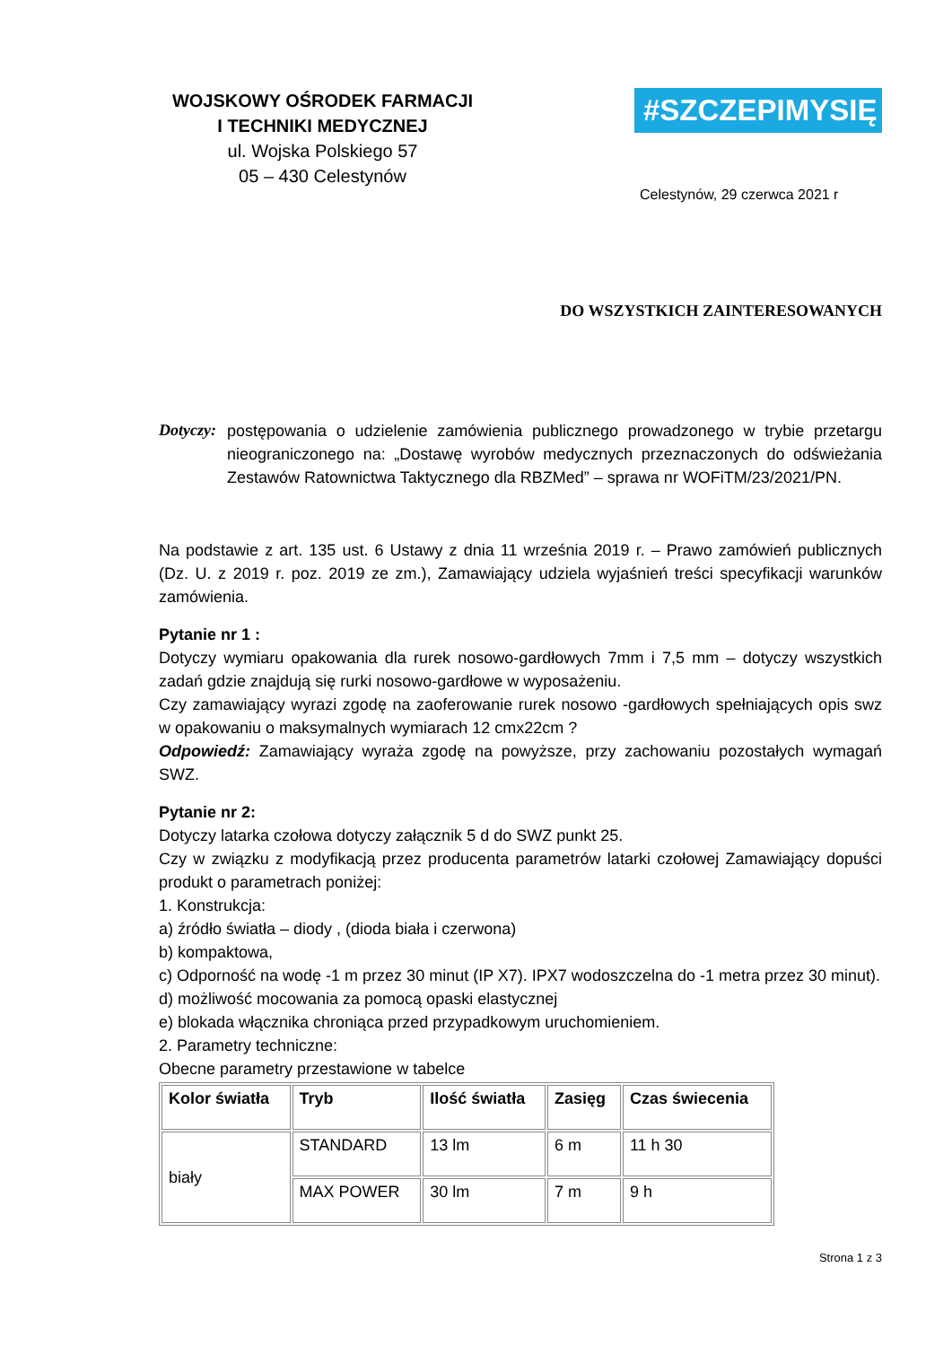WOJSKOWY OŚRODEK FARMACJI
I TECHNIKI MEDYCZNEJ
ul. Wojska Polskiego 57
05 – 430 Celestynów
#SZCZEPIMYSIĘ
Celestynów, 29 czerwca 2021 r
DO WSZYSTKICH ZAINTERESOWANYCH
Dotyczy:
postępowania o udzielenie zamówienia publicznego prowadzonego w trybie przetargu nieograniczonego na: „Dostawę wyrobów medycznych przeznaczonych do odświeżania Zestawów Ratownictwa Taktycznego dla RBZMed” – sprawa nr WOFiTM/23/2021/PN.
Na podstawie z art. 135 ust. 6 Ustawy z dnia 11 września 2019 r. – Prawo zamówień publicznych (Dz. U. z 2019 r. poz. 2019 ze zm.), Zamawiający udziela wyjaśnień treści specyfikacji warunków zamówienia.
Pytanie nr 1 :
Dotyczy wymiaru opakowania dla rurek nosowo-gardłowych 7mm i 7,5 mm – dotyczy wszystkich zadań gdzie znajdują się rurki nosowo-gardłowe w wyposażeniu.
Czy zamawiający wyrazi zgodę na zaoferowanie rurek nosowo -gardłowych spełniających opis swz w opakowaniu o maksymalnych wymiarach 12 cmx22cm ?
Odpowiedź: Zamawiający wyraża zgodę na powyższe, przy zachowaniu pozostałych wymagań SWZ.
Pytanie nr 2:
Dotyczy latarka czołowa dotyczy załącznik 5 d do SWZ punkt 25.
Czy w związku z modyfikacją przez producenta parametrów latarki czołowej Zamawiający dopuści produkt o parametrach poniżej:
1. Konstrukcja:
a) źródło światła – diody , (dioda biała i czerwona)
b) kompaktowa,
c) Odporność na wodę -1 m przez 30 minut (IP X7). IPX7 wodoszczelna do -1 metra przez 30 minut).
d) możliwość mocowania za pomocą opaski elastycznej
e) blokada włącznika chroniąca przed przypadkowym uruchomieniem.
2. Parametry techniczne:
Obecne parametry przestawione w tabelce
| Kolor światła | Tryb | Ilość światła | Zasięg | Czas świecenia |
| --- | --- | --- | --- | --- |
| biały | STANDARD | 13 lm | 6 m | 11 h 30 |
| | MAX POWER | 30 lm | 7 m | 9 h |
Strona 1 z 3